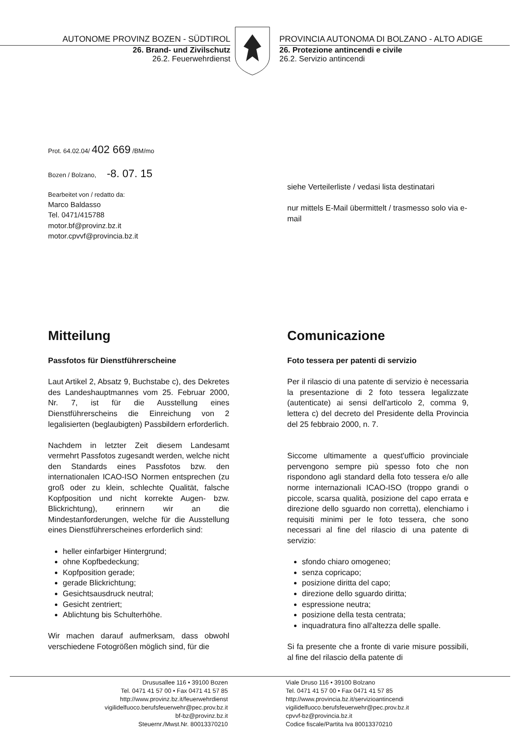AUTONOME PROVINZ BOZEN - SÜDTIROL
26. Brand- und Zivilschutz
26.2. Feuerwehrdienst
PROVINCIA AUTONOMA DI BOLZANO - ALTO ADIGE
26. Protezione antincendi e civile
26.2. Servizio antincendi
Prot. 64.02.04/ 402 669 /BM/mo
Bozen / Bolzano, -8. 07. 15
Bearbeitet von / redatto da:
Marco Baldasso
Tel. 0471/415788
motor.bf@provinz.bz.it
motor.cpvvf@provincia.bz.it
siehe Verteilerliste / vedasi lista destinatari
nur mittels E-Mail übermittelt / trasmesso solo via e-mail
Mitteilung
Passfotos für Dienstführerscheine
Laut Artikel 2, Absatz 9, Buchstabe c), des Dekretes des Landeshauptmannes vom 25. Februar 2000, Nr. 7, ist für die Ausstellung eines Dienstführerscheins die Einreichung von 2 legalisierten (beglaubigten) Passbildern erforderlich.
Nachdem in letzter Zeit diesem Landesamt vermehrt Passfotos zugesandt werden, welche nicht den Standards eines Passfotos bzw. den internationalen ICAO-ISO Normen entsprechen (zu groß oder zu klein, schlechte Qualität, falsche Kopfposition und nicht korrekte Augen- bzw. Blickrichtung), erinnern wir an die Mindestanforderungen, welche für die Ausstellung eines Dienstführerscheines erforderlich sind:
heller einfarbiger Hintergrund;
ohne Kopfbedeckung;
Kopfposition gerade;
gerade Blickrichtung;
Gesichtsausdruck neutral;
Gesicht zentriert;
Ablichtung bis Schulterhöhe.
Wir machen darauf aufmerksam, dass obwohl verschiedene Fotogrößen möglich sind, für die
Comunicazione
Foto tessera per patenti di servizio
Per il rilascio di una patente di servizio è necessaria la presentazione di 2 foto tessera legalizzate (autenticate) ai sensi dell'articolo 2, comma 9, lettera c) del decreto del Presidente della Provincia del 25 febbraio 2000, n. 7.
Siccome ultimamente a quest'ufficio provinciale pervengono sempre più spesso foto che non rispondono agli standard della foto tessera e/o alle norme internazionali ICAO-ISO (troppo grandi o piccole, scarsa qualità, posizione del capo errata e direzione dello sguardo non corretta), elenchiamo i requisiti minimi per le foto tessera, che sono necessari al fine del rilascio di una patente di servizio:
sfondo chiaro omogeneo;
senza copricapo;
posizione diritta del capo;
direzione dello sguardo diritta;
espressione neutra;
posizione della testa centrata;
inquadratura fino all'altezza delle spalle.
Si fa presente che a fronte di varie misure possibili, al fine del rilascio della patente di
Drususallee 116 • 39100 Bozen
Tel. 0471 41 57 00 • Fax 0471 41 57 85
http://www.provinz.bz.it/feuerwehrdienst
vigilidelfuoco.berufsfeuerwehr@pec.prov.bz.it
bf-bz@provinz.bz.it
Steuernr./Mwst.Nr. 80013370210
Viale Druso 116 • 39100 Bolzano
Tel. 0471 41 57 00 • Fax 0471 41 57 85
http://www.provincia.bz.it/servizioantincendi
vigilidelfuoco.berufsfeuerwehr@pec.prov.bz.it
cpvvf-bz@provincia.bz.it
Codice fiscale/Partita Iva 80013370210